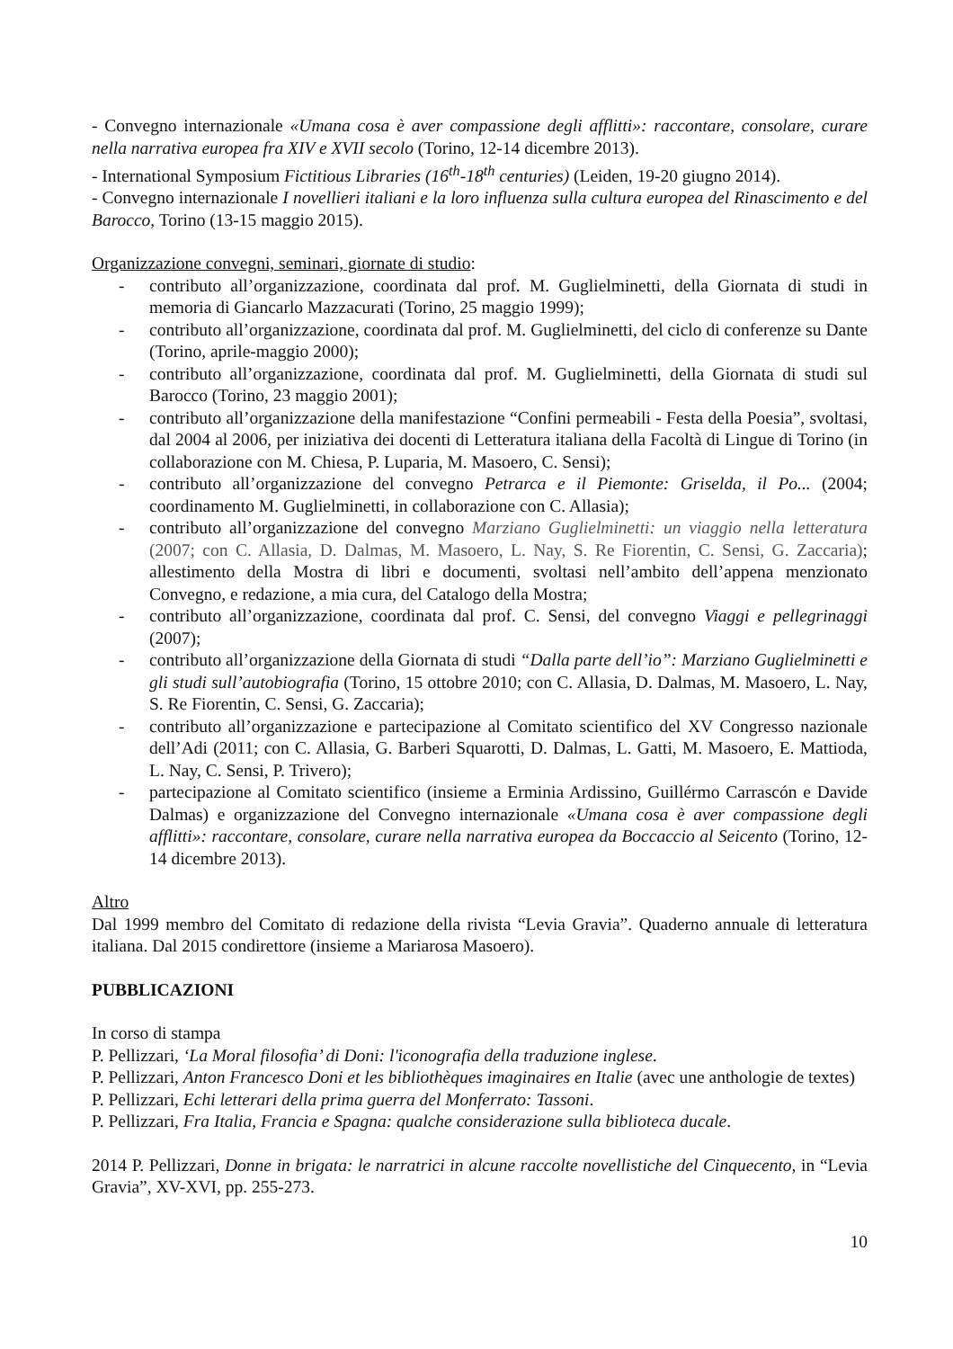- Convegno internazionale «Umana cosa è aver compassione degli afflitti»: raccontare, consolare, curare nella narrativa europea fra XIV e XVII secolo (Torino, 12-14 dicembre 2013).
- International Symposium Fictitious Libraries (16<sup>th</sup>-18<sup>th</sup> centuries) (Leiden, 19-20 giugno 2014).
- Convegno internazionale I novellieri italiani e la loro influenza sulla cultura europea del Rinascimento e del Barocco, Torino (13-15 maggio 2015).
Organizzazione convegni, seminari, giornate di studio:
- contributo all’organizzazione, coordinata dal prof. M. Guglielminetti, della Giornata di studi in memoria di Giancarlo Mazzacurati (Torino, 25 maggio 1999);
- contributo all’organizzazione, coordinata dal prof. M. Guglielminetti, del ciclo di conferenze su Dante (Torino, aprile-maggio 2000);
- contributo all’organizzazione, coordinata dal prof. M. Guglielminetti, della Giornata di studi sul Barocco (Torino, 23 maggio 2001);
- contributo all’organizzazione della manifestazione “Confini permeabili - Festa della Poesia”, svoltasi, dal 2004 al 2006, per iniziativa dei docenti di Letteratura italiana della Facoltà di Lingue di Torino (in collaborazione con M. Chiesa, P. Luparia, M. Masoero, C. Sensi);
- contributo all’organizzazione del convegno Petrarca e il Piemonte: Griselda, il Po... (2004; coordinamento M. Guglielminetti, in collaborazione con C. Allasia);
- contributo all’organizzazione del convegno Marziano Guglielminetti: un viaggio nella letteratura (2007; con C. Allasia, D. Dalmas, M. Masoero, L. Nay, S. Re Fiorentin, C. Sensi, G. Zaccaria); allestimento della Mostra di libri e documenti, svoltasi nell’ambito dell’appena menzionato Convegno, e redazione, a mia cura, del Catalogo della Mostra;
- contributo all’organizzazione, coordinata dal prof. C. Sensi, del convegno Viaggi e pellegrinaggi (2007);
- contributo all’organizzazione della Giornata di studi “Dalla parte dell’io”: Marziano Guglielminetti e gli studi sull’autobiografia (Torino, 15 ottobre 2010; con C. Allasia, D. Dalmas, M. Masoero, L. Nay, S. Re Fiorentin, C. Sensi, G. Zaccaria);
- contributo all’organizzazione e partecipazione al Comitato scientifico del XV Congresso nazionale dell’Adi (2011; con C. Allasia, G. Barberi Squarotti, D. Dalmas, L. Gatti, M. Masoero, E. Mattioda, L. Nay, C. Sensi, P. Trivero);
- partecipazione al Comitato scientifico (insieme a Erminia Ardissino, Guillérmo Carrascón e Davide Dalmas) e organizzazione del Convegno internazionale «Umana cosa è aver compassione degli afflitti»: raccontare, consolare, curare nella narrativa europea da Boccaccio al Seicento (Torino, 12-14 dicembre 2013).
Altro
Dal 1999 membro del Comitato di redazione della rivista “Levia Gravia”. Quaderno annuale di letteratura italiana. Dal 2015 condirettore (insieme a Mariarosa Masoero).
PUBBLICAZIONI
In corso di stampa
P. Pellizzari, ‘La Moral filosofia’ di Doni: l'iconografia della traduzione inglese.
P. Pellizzari, Anton Francesco Doni et les bibliothèques imaginaires en Italie (avec une anthologie de textes)
P. Pellizzari, Echi letterari della prima guerra del Monferrato: Tassoni.
P. Pellizzari, Fra Italia, Francia e Spagna: qualche considerazione sulla biblioteca ducale.
2014 P. Pellizzari, Donne in brigata: le narratrici in alcune raccolte novellistiche del Cinquecento, in “Levia Gravia”, XV-XVI, pp. 255-273.
10